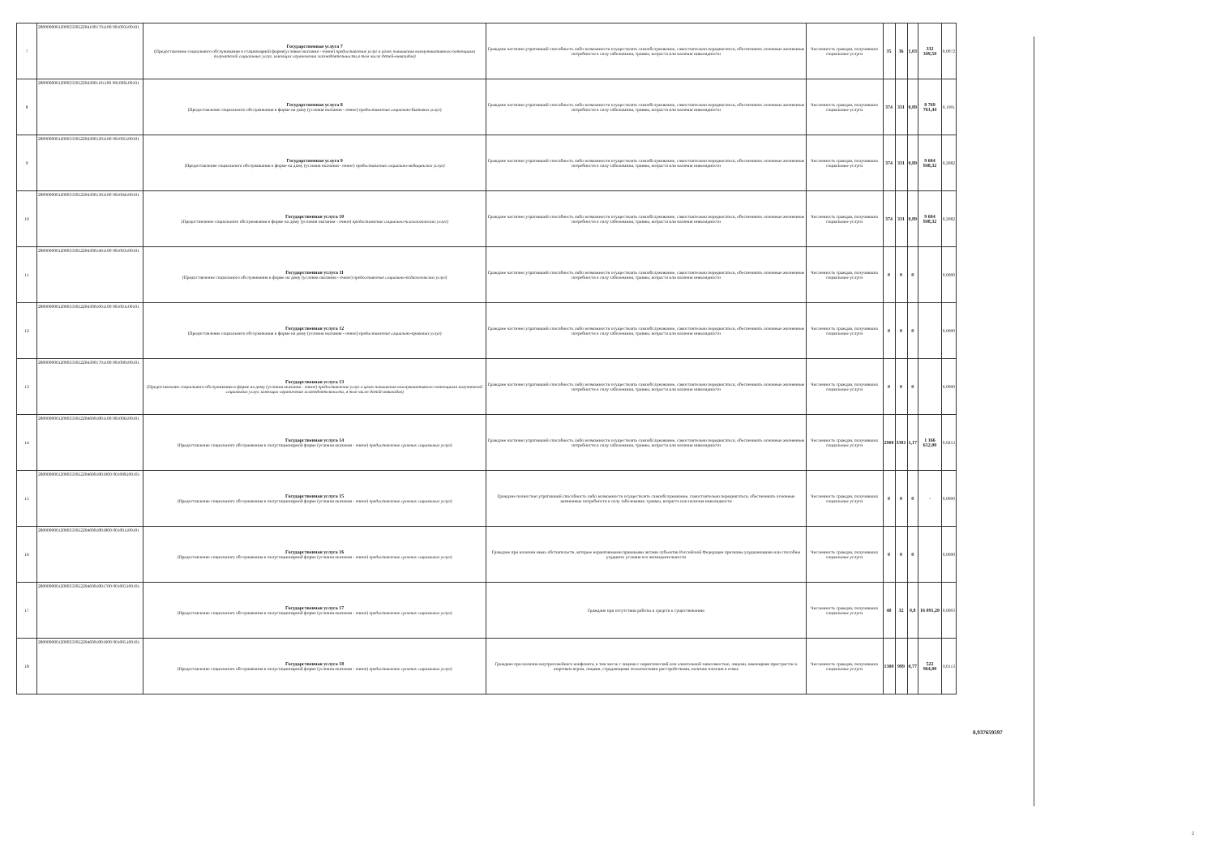| 7 | 280000000120003330522041001701100 001003100101 | Государственная услуга 7 (Предоставление социального обслуживания в стационарной форме(условия оказания - очное) предоставление услуг в целях повышения коммуникативного потенциала получателей социальных услуг, имеющих ограничения жизнедеятельности,в том числе детей-инвалидов) | Граждане частично утративший способность либо возможности осуществлять самообслуживание, самостоятельно передвигаться, обеспечивать основные жизненные потребности в силу заболевания, травмы, возраста или наличия инвалидности | Численность граждан, получивших социальные услуги | 35 | 36 | 1,03 | 332 349,50 | 0,0072 |
| 8 | 280000000120003330522043001101100 001006100101 | Государственная услуга 8 (Предоставление социального обслуживания в форме на дому (условия оказания - очное) предоставление социально-бытовых услуг) | Граждане частично утративший способность либо возможности осуществлять самообслуживание, самостоятельно передвигаться, обеспечивать основные жизненные потребности в силу заболевания, травмы, возраста или наличия инвалидности | Численность граждан, получивших социальные услуги | 374 | 331 | 0,89 | 8 769 761,44 | 0,1901 |
| 9 | 280000000120003330522043001201100 001005100101 | Государственная услуга 9 (Предоставление социального обслуживания в форме на дому (условия оказания - очное) предоставление социально-медицинских услуг) | Граждане частично утративший способность либо возможности осуществлять самообслуживание, самостоятельно передвигаться, обеспечивать основные жизненные потребности в силу заболевания, травмы, возраста или наличия инвалидности | Численность граждан, получивших социальные услуги | 374 | 331 | 0,89 | 9 604 948,32 | 0,2082 |
| 10 | 280000000120003330522043001301100 001004100101 | Государственная услуга 10 (Предоставление социального обслуживания в форме на дому (условия оказания - очное) предоставление социально-психологических услуг) | Граждане частично утративший способность либо возможности осуществлять самообслуживание, самостоятельно передвигаться, обеспечивать основные жизненные потребности в силу заболевания, травмы, возраста или наличия инвалидности | Численность граждан, получивших социальные услуги | 374 | 331 | 0,89 | 9 604 948,32 | 0,2082 |
| 11 | 280000000120003330522043001401100 001003100101 | Государственная услуга 11 (Предоставление социального обслуживания в форме на дому (условия оказания - очное) предоставление социально-педагогических услуг) | Граждане частично утративший способность либо возможности осуществлять самообслуживание, самостоятельно передвигаться, обеспечивать основные жизненные потребности в силу заболевания, травмы, возраста или наличия инвалидности | Численность граждан, получивших социальные услуги | 0 | 0 | 0 | | 0,0000 |
| 12 | 280000000120003330522043001601100 001001100101 | Государственная услуга 12 (Предоставление социального обслуживания в форме на дому (условия оказания - очное) предоставление социально-правовых услуг) | Граждане частично утративший способность либо возможности осуществлять самообслуживание, самостоятельно передвигаться, обеспечивать основные жизненные потребности в силу заболевания, травмы, возраста или наличия инвалидности | Численность граждан, получивших социальные услуги | 0 | 0 | 0 | | 0,0000 |
| 13 | 280000000120003330522043001701100 001000100101 | Государственная услуга 13 (Предоставление социального обслуживания в форме на дому (условия оказания - очное) предоставление услуг в целях повышения коммуникативного потенциала получателей социальных услуг, имеющих ограничения жизнедеятельности, в том числе детей-инвалидов) | Граждане частично утративший способность либо возможности осуществлять самообслуживание, самостоятельно передвигаться, обеспечивать основные жизненные потребности в силу заболевания, травмы, возраста или наличия инвалидности | Численность граждан, получивших социальные услуги | 0 | 0 | 0 | | 0,0000 |
| 14 | 280000000120003330522046001801100 001006100101 | Государственная услуга 14 (Предоставление социального обслуживания в полустационарной форме (условия оказания - очное) предоставление срочных социальных услуг) | Граждане частично утративший способность либо возможности осуществлять самообслуживание, самостоятельно передвигаться, обеспечивать основные жизненные потребности в силу заболевания, травмы, возраста или наличия инвалидности | Численность граждан, получивших социальные услуги | 2900 | 3381 | 1,17 | 1 166 612,00 | 0,0253 |
| 15 | 280000000120003330522046001801000 001008100101 | Государственная услуга 15 (Предоставление социального обслуживания в полустационарной форме (условия оказания - очное) предоставление срочных социальных услуг) | Граждане полностью утративший способность либо возможности осуществлять самообслуживание, самостоятельно передвигаться, обеспечивать основные жизненные потребности в силу заболевания, травмы, возраста или наличия инвалидности | Численность граждан, получивших социальные услуги | 0 | 0 | 0 | - | 0,0000 |
| 16 | 280000000120003330522046001801800 001001100101 | Государственная услуга 16 (Предоставление социального обслуживания в полустационарной форме (условия оказания - очное) предоставление срочных социальных услуг) | Граждане при наличии иных обстоятельств, которые нормативными правовыми актами субъектов Российской Федерации признаны ухудшающими или способны ухудшить условия его жизнедеятельности | Численность граждан, получивших социальные услуги | 0 | 0 | 0 | | 0,0000 |
| 17 | 280000000120003330522046001801700 001003100101 | Государственная услуга 17 (Предоставление социального обслуживания в полустационарной форме (условия оказания - очное) предоставление срочных социальных услуг) | Граждане при отсутствии работы и средств к существованию | Численность граждан, получивших социальные услуги | 40 | 32 | 0,8 | 16 091,20 | 0,0003 |
| 18 | 280000000120003330522046001801600 001005100101 | Государственная услуга 18 (Предоставление социального обслуживания в полустационарной форме (условия оказания - очное) предоставление срочных социальных услуг) | Граждане при наличии внутрисемейного конфликта, в том числе с лицами с наркотической или алкогольной зависимостью, лицами, имеющими пристрастие к азартным играм, лицами, страдающими психическими расстройствами, наличие насилия в семье | Численность граждан, получивших социальные услуги | 1300 | 999 | 0,77 | 522 964,00 | 0,0113 |
0,937659597
2